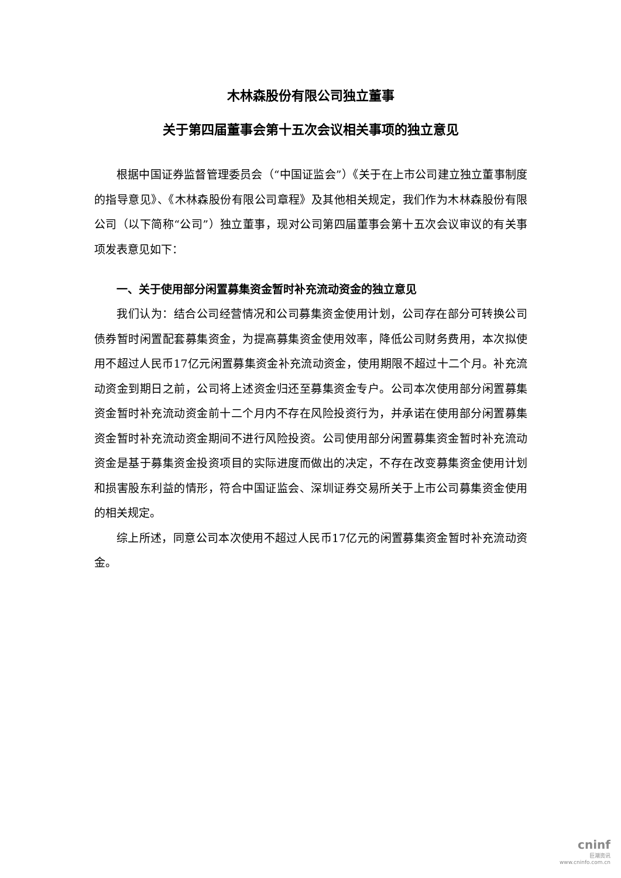木林森股份有限公司独立董事
关于第四届董事会第十五次会议相关事项的独立意见
根据中国证券监督管理委员会（“中国证监会”）《关于在上市公司建立独立董事制度的指导意见》、《木林森股份有限公司章程》及其他相关规定，我们作为木林森股份有限公司（以下简称“公司”）独立董事，现对公司第四届董事会第十五次会议审议的有关事项发表意见如下：
一、关于使用部分闲置募集资金暂时补充流动资金的独立意见
我们认为：结合公司经营情况和公司募集资金使用计划，公司存在部分可转换公司债券暂时闲置配套募集资金，为提高募集资金使用效率，降低公司财务费用，本次拟使用不超过人民币17亿元闲置募集资金补充流动资金，使用期限不超过十二个月。补充流动资金到期日之前，公司将上述资金归还至募集资金专户。公司本次使用部分闲置募集资金暂时补充流动资金前十二个月内不存在风险投资行为，并承诺在使用部分闲置募集资金暂时补充流动资金期间不进行风险投资。公司使用部分闲置募集资金暂时补充流动资金是基于募集资金投资项目的实际进度而做出的决定，不存在改变募集资金使用计划和损害股东利益的情形，符合中国证监会、深圳证券交易所关于上市公司募集资金使用的相关规定。
综上所述，同意公司本次使用不超过人民币17亿元的闲置募集资金暂时补充流动资金。
cninf
巨潮资讯
www.cninfo.com.cn